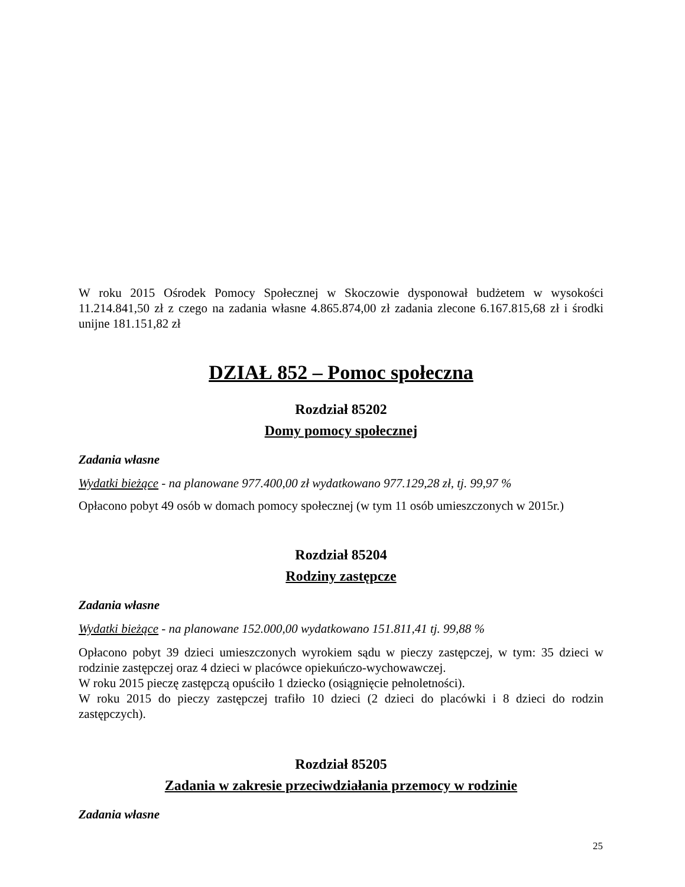W roku 2015 Ośrodek Pomocy Społecznej w Skoczowie dysponował budżetem w wysokości 11.214.841,50 zł z czego na zadania własne 4.865.874,00 zł zadania zlecone 6.167.815,68 zł i środki unijne 181.151,82 zł
DZIAŁ 852 – Pomoc społeczna
Rozdział 85202
Domy pomocy społecznej
Zadania własne
Wydatki bieżące - na planowane 977.400,00 zł wydatkowano 977.129,28 zł, tj. 99,97 %
Opłacono pobyt 49 osób w domach pomocy społecznej (w tym 11 osób umieszczonych w 2015r.)
Rozdział 85204
Rodziny zastępcze
Zadania własne
Wydatki bieżące - na planowane 152.000,00 wydatkowano 151.811,41 tj. 99,88 %
Opłacono pobyt 39 dzieci umieszczonych wyrokiem sądu w pieczy zastępczej, w tym: 35 dzieci w rodzinie zastępczej oraz 4 dzieci w placówce opiekuńczo-wychowawczej.
W roku 2015 pieczę zastępczą opuściło 1 dziecko (osiągnięcie pełnoletności).
W roku 2015 do pieczy zastępczej trafiło 10 dzieci (2 dzieci do placówki i 8 dzieci do rodzin zastępczych).
Rozdział 85205
Zadania w zakresie przeciwdziałania przemocy w rodzinie
Zadania własne
25